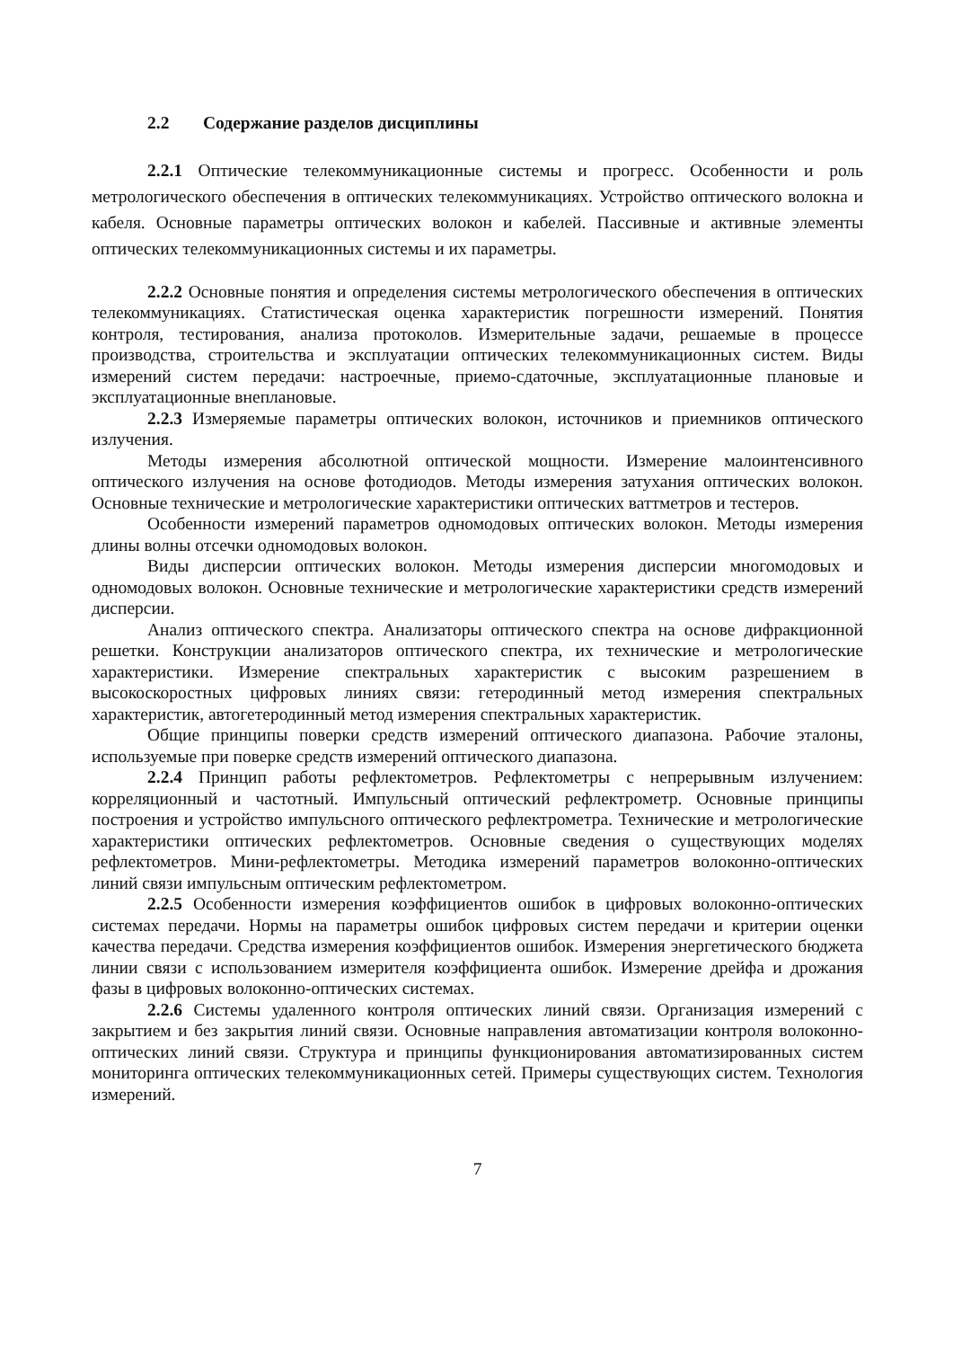2.2 Содержание разделов дисциплины
2.2.1 Оптические телекоммуникационные системы и прогресс. Особенности и роль метрологического обеспечения в оптических телекоммуникациях. Устройство оптического волокна и кабеля. Основные параметры оптических волокон и кабелей. Пассивные и активные элементы оптических телекоммуникационных системы и их параметры.
2.2.2 Основные понятия и определения системы метрологического обеспечения в оптических телекоммуникациях. Статистическая оценка характеристик погрешности измерений. Понятия контроля, тестирования, анализа протоколов. Измерительные задачи, решаемые в процессе производства, строительства и эксплуатации оптических телекоммуникационных систем. Виды измерений систем передачи: настроечные, приемо-сдаточные, эксплуатационные плановые и эксплуатационные внеплановые.
2.2.3 Измеряемые параметры оптических волокон, источников и приемников оптического излучения.
Методы измерения абсолютной оптической мощности. Измерение малоинтенсивного оптического излучения на основе фотодиодов. Методы измерения затухания оптических волокон. Основные технические и метрологические характеристики оптических ваттметров и тестеров.
Особенности измерений параметров одномодовых оптических волокон. Методы измерения длины волны отсечки одномодовых волокон.
Виды дисперсии оптических волокон. Методы измерения дисперсии многомодовых и одномодовых волокон. Основные технические и метрологические характеристики средств измерений дисперсии.
Анализ оптического спектра. Анализаторы оптического спектра на основе дифракционной решетки. Конструкции анализаторов оптического спектра, их технические и метрологические характеристики. Измерение спектральных характеристик с высоким разрешением в высокоскоростных цифровых линиях связи: гетеродинный метод измерения спектральных характеристик, автогетеродинный метод измерения спектральных характеристик.
Общие принципы поверки средств измерений оптического диапазона. Рабочие эталоны, используемые при поверке средств измерений оптического диапазона.
2.2.4 Принцип работы рефлектометров. Рефлектометры с непрерывным излучением: корреляционный и частотный. Импульсный оптический рефлектрометр. Основные принципы построения и устройство импульсного оптического рефлектрометра. Технические и метрологические характеристики оптических рефлектометров. Основные сведения о существующих моделях рефлектометров. Мини-рефлектометры. Методика измерений параметров волоконно-оптических линий связи импульсным оптическим рефлектометром.
2.2.5 Особенности измерения коэффициентов ошибок в цифровых волоконно-оптических системах передачи. Нормы на параметры ошибок цифровых систем передачи и критерии оценки качества передачи. Средства измерения коэффициентов ошибок. Измерения энергетического бюджета линии связи с использованием измерителя коэффициента ошибок. Измерение дрейфа и дрожания фазы в цифровых волоконно-оптических системах.
2.2.6 Системы удаленного контроля оптических линий связи. Организация измерений с закрытием и без закрытия линий связи. Основные направления автоматизации контроля волоконно-оптических линий связи. Структура и принципы функционирования автоматизированных систем мониторинга оптических телекоммуникационных сетей. Примеры существующих систем. Технология измерений.
7